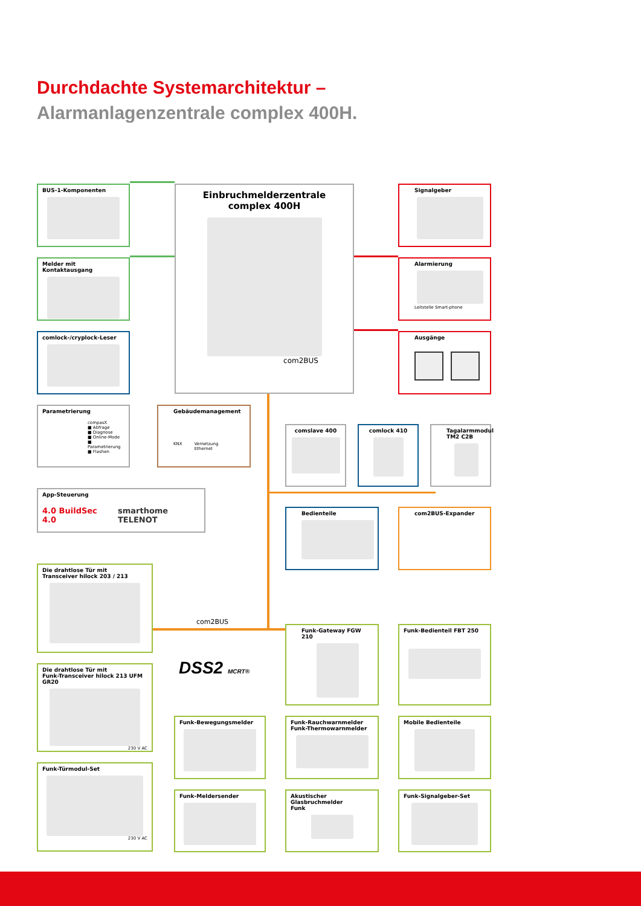Durchdachte Systemarchitektur –
Alarmanlagenzentrale complex 400H.
BUS-1-Komponenten
Melder mit Kontaktausgang
comlock-/cryplock-Leser
Einbruchmelderzentrale
complex 400H
com2BUS
Signalgeber
Alarmierung
Leitstelle Smart-phone
Ausgänge
Parametrierung
compasX
■ Abfrage
■ Diagnose
■ Online-Mode
■ Parametrierung
■ Flashen
Gebäudemanagement
KNX Vernetzung
Ethernet
comslave 400 comlock 410 Tagalarmmodul TM2 C2B
App-Steuerung
4.0 BuildSec 4.0 smarthome TELENOT
Bedienteile com2BUS-Expander
Die drahtlose Tür mit
Transceiver hilock 203 / 213
Die drahtlose Tür mit
Funk-Transceiver hilock 213 UFM GR20
230 V AC
Funk-Türmodul-Set
230 V AC
com2BUS
DSS2 MCRT®
Funk-Bewegungsmelder
Funk-Meldersender
Funk-Gateway FGW 210
Funk-Rauchwarnmelder
Funk-Thermowarnmelder
Akustischer Glasbruchmelder
Funk
Funk-Bedienteil FBT 250
Mobile Bedienteile
Funk-Signalgeber-Set